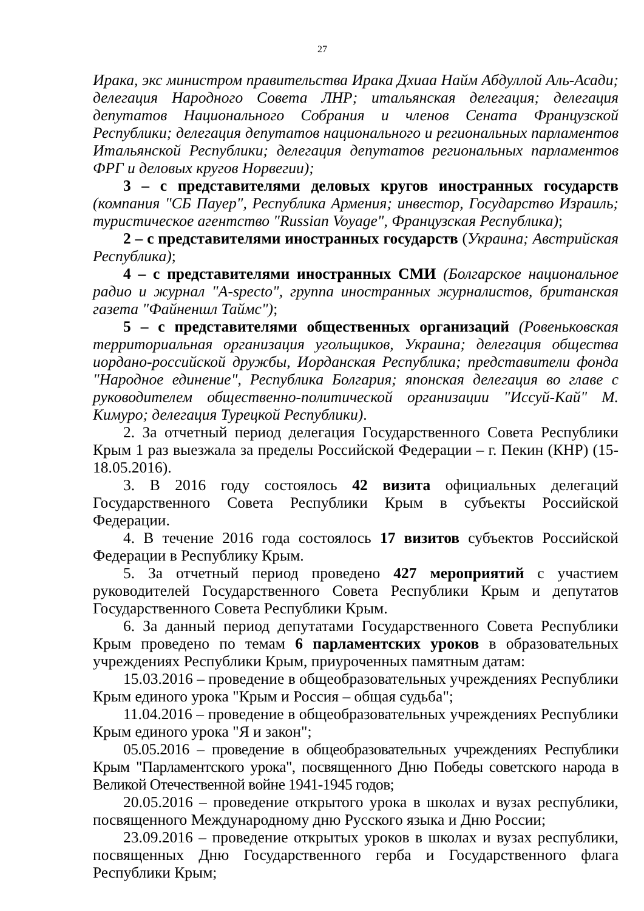27
Ирака, экс министром правительства Ирака Дхиаа Найм Абдуллой Аль-Асади; делегация Народного Совета ЛНР; итальянская делегация; делегация депутатов Национального Собрания и членов Сената Французской Республики; делегация депутатов национального и региональных парламентов Итальянской Республики; делегация депутатов региональных парламентов ФРГ и деловых кругов Норвегии);
3 – с представителями деловых кругов иностранных государств (компания "СБ Пауер", Республика Армения; инвестор, Государство Израиль; туристическое агентство "Russian Voyage", Французская Республика);
2 – с представителями иностранных государств (Украина; Австрийская Республика);
4 – с представителями иностранных СМИ (Болгарское национальное радио и журнал "A-specto", группа иностранных журналистов, британская газета "Файненшл Таймс");
5 – с представителями общественных организаций (Ровеньковская территориальная организация угольщиков, Украина; делегация общества иордано-российской дружбы, Иорданская Республика; представители фонда "Народное единение", Республика Болгария; японская делегация во главе с руководителем общественно-политической организации "Иссуй-Кай" М. Кимуро; делегация Турецкой Республики).
2. За отчетный период делегация Государственного Совета Республики Крым 1 раз выезжала за пределы Российской Федерации – г. Пекин (КНР) (15-18.05.2016).
3. В 2016 году состоялось 42 визита официальных делегаций Государственного Совета Республики Крым в субъекты Российской Федерации.
4. В течение 2016 года состоялось 17 визитов субъектов Российской Федерации в Республику Крым.
5. За отчетный период проведено 427 мероприятий с участием руководителей Государственного Совета Республики Крым и депутатов Государственного Совета Республики Крым.
6. За данный период депутатами Государственного Совета Республики Крым проведено по темам 6 парламентских уроков в образовательных учреждениях Республики Крым, приуроченных памятным датам:
15.03.2016 – проведение в общеобразовательных учреждениях Республики Крым единого урока "Крым и Россия – общая судьба";
11.04.2016 – проведение в общеобразовательных учреждениях Республики Крым единого урока "Я и закон";
05.05.2016 – проведение в общеобразовательных учреждениях Республики Крым "Парламентского урока", посвященного Дню Победы советского народа в Великой Отечественной войне 1941-1945 годов;
20.05.2016 – проведение открытого урока в школах и вузах республики, посвященного Международному дню Русского языка и Дню России;
23.09.2016 – проведение открытых уроков в школах и вузах республики, посвященных Дню Государственного герба и Государственного флага Республики Крым;